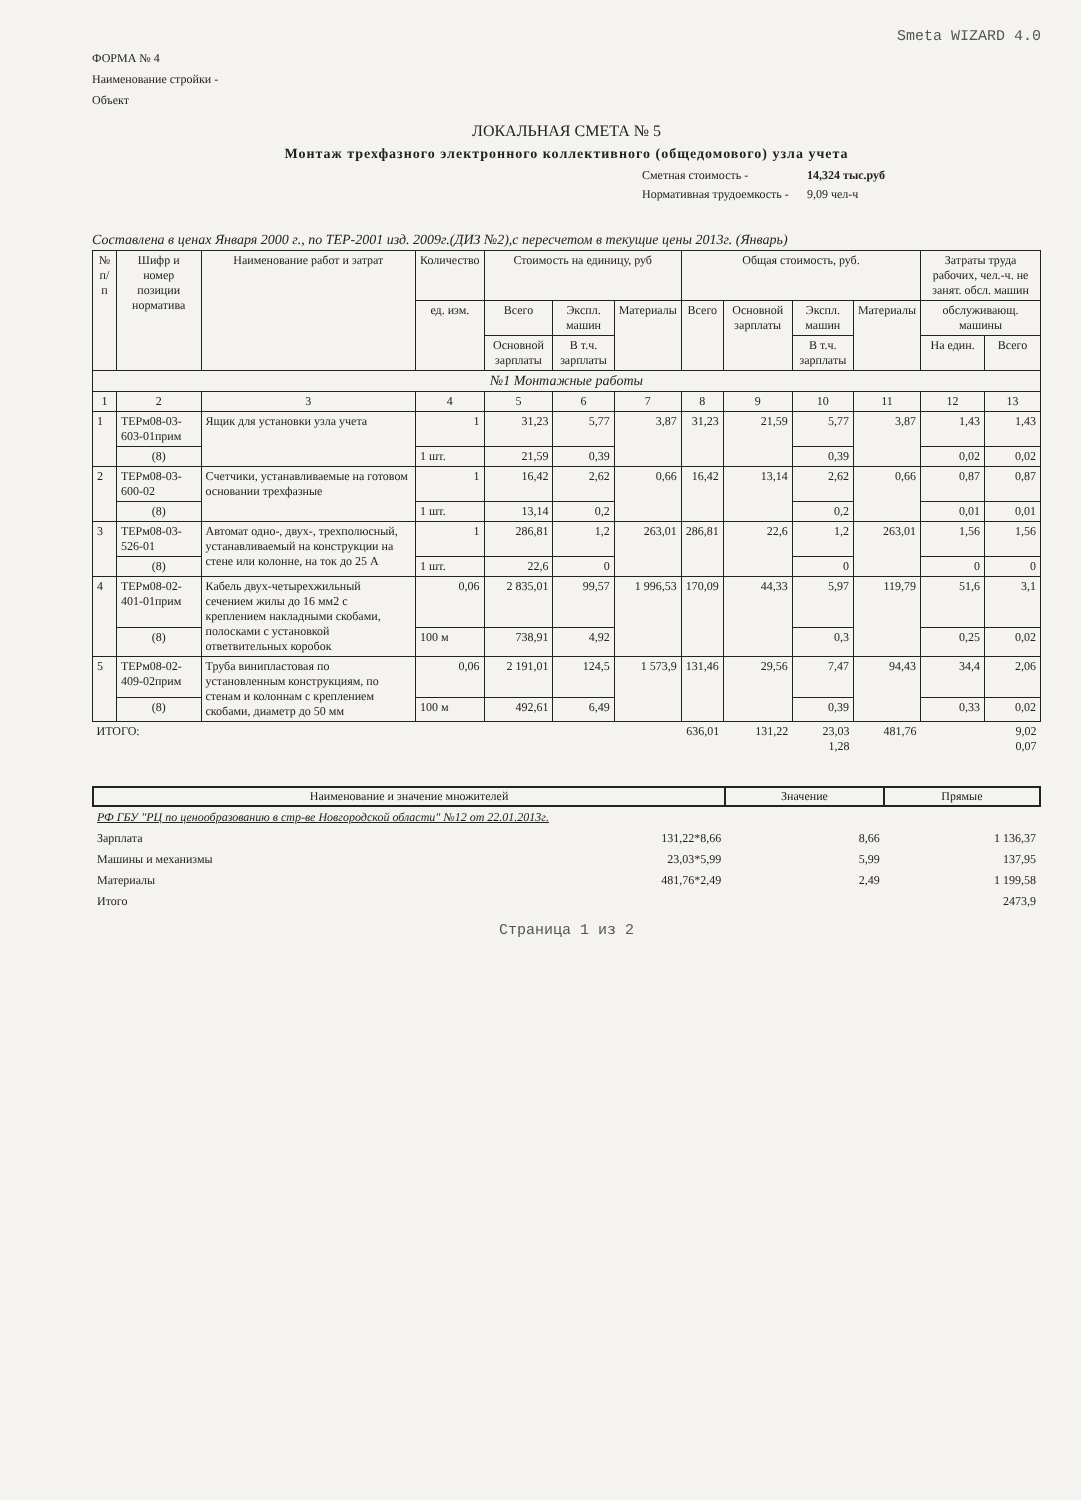Smeta WIZARD 4.0
ФОРМА № 4
Наименование стройки -
Объект
ЛОКАЛЬНАЯ СМЕТА № 5
Монтаж трехфазного электронного коллективного (общедомового) узла учета
Сметная стоимость - 14,324 тыс.руб Нормативная трудоемкость - 9,09 чел-ч
Составлена в ценах Января 2000 г., по ТЕР-2001 изд. 2009г.(ДИЗ №2),с пересчетом в текущие цены 2013г. (Январь)
| № п/п | Шифр и номер позиции норматива | Наименование работ и затрат | Количество | Стоимость на единицу, руб | | | Общая стоимость, руб. | | | | Затраты труда рабочих, чел.-ч. не занят. обсл. машин | |
| --- | --- | --- | --- | --- | --- | --- | --- | --- | --- | --- | --- | --- |
| | | | ед. изм. | Всего | Экспл. машин | Материалы | Всего | Основной зарплаты | Экспл. машин | Материалы | обслуживающ. машины | |
| | | | | Основной зарплаты | В т.ч. зарплаты | | | | В т.ч. зарплаты | | На един. | Всего |
| №1 Монтажные работы | | | | | | | | | | | | |
| 1 | 2 | 3 | 4 | 5 | 6 | 7 | 8 | 9 | 10 | 11 | 12 | 13 |
| 1 | ТЕРм08-03-603-01прим | Ящик для установки узла учета | 1 | 31,23 | 5,77 | 3,87 | 31,23 | 21,59 | 5,77 | 3,87 | 1,43 | 1,43 |
| | (8) | | 1 шт. | 21,59 | 0,39 | | | | 0,39 | | 0,02 | 0,02 |
| 2 | ТЕРм08-03-600-02 | Счетчики, устанавливаемые на готовом основании трехфазные | 1 | 16,42 | 2,62 | 0,66 | 16,42 | 13,14 | 2,62 | 0,66 | 0,87 | 0,87 |
| | (8) | | 1 шт. | 13,14 | 0,2 | | | | 0,2 | | 0,01 | 0,01 |
| 3 | ТЕРм08-03-526-01 | Автомат одно-, двух-, трехполюсный, устанавливаемый на конструкции на стене или колонне, на ток до 25 А | 1 | 286,81 | 1,2 | 263,01 | 286,81 | 22,6 | 1,2 | 263,01 | 1,56 | 1,56 |
| | (8) | | 1 шт. | 22,6 | 0 | | | | 0 | | 0 | 0 |
| 4 | ТЕРм08-02-401-01прим | Кабель двух-четырехжильный сечением жилы до 16 мм2 с креплением накладными скобами, полосками с установкой ответвительных коробок | 0,06 | 2 835,01 | 99,57 | 1 996,53 | 170,09 | 44,33 | 5,97 | 119,79 | 51,6 | 3,1 |
| | (8) | | 100 м | 738,91 | 4,92 | | | | 0,3 | | 0,25 | 0,02 |
| 5 | ТЕРм08-02-409-02прим | Труба винипластовая по установленным конструкциям, по стенам и колоннам с креплением скобами, диаметр до 50 мм | 0,06 | 2 191,01 | 124,5 | 1 573,9 | 131,46 | 29,56 | 7,47 | 94,43 | 34,4 | 2,06 |
| | (8) | | 100 м | 492,61 | 6,49 | | | | 0,39 | | 0,33 | 0,02 |
| ИТОГО: | | | | | | | 636,01 | 131,22 | 23,03 1,28 | 481,76 | | 9,02 0,07 |
| Наименование и значение множителей | | Значение | Прямые |
| --- | --- | --- | --- |
| РФ ГБУ "РЦ по ценообразованию в стр-ве Новгородской области" №12 от 22.01.2013г. | | | |
| Зарплата | 131,22*8,66 | 8,66 | 1 136,37 |
| Машины и механизмы | 23,03*5,99 | 5,99 | 137,95 |
| Материалы | 481,76*2,49 | 2,49 | 1 199,58 |
| Итого | | | 2473,9 |
Страница 1 из 2